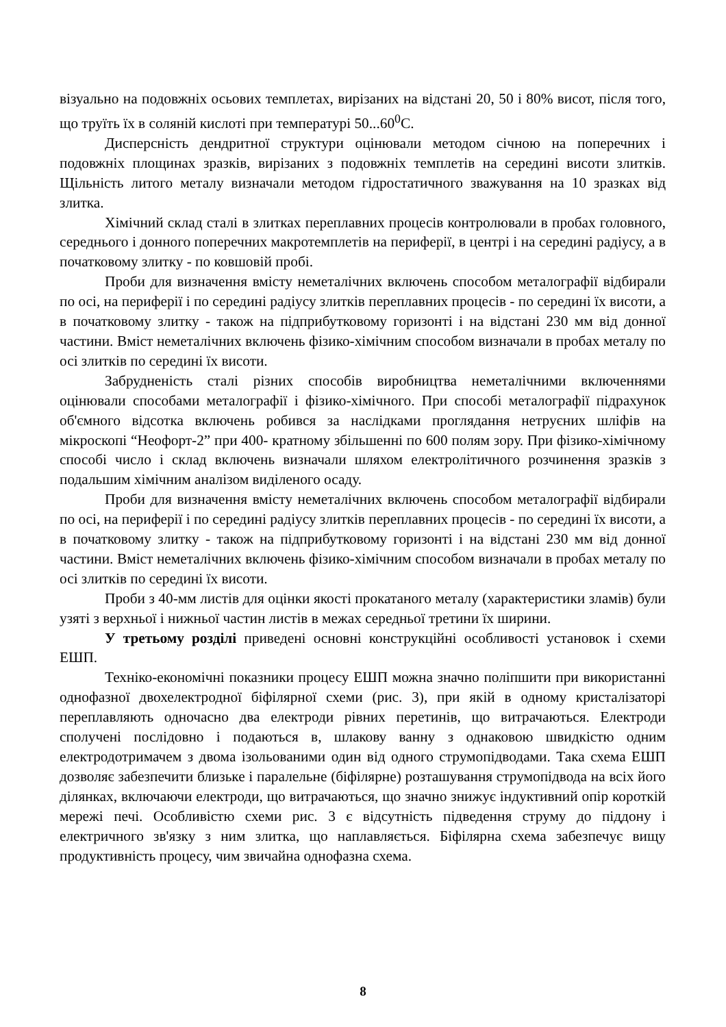візуально на подовжніх осьових темплетах, вирізаних на відстані 20, 50 і 80% висот, після того, що труїть їх в соляній кислоті при температурі 50...60<sup>0</sup>С.
Дисперсність дендритної структури оцінювали методом січною на поперечних і подовжніх площинах зразків, вирізаних з подовжніх темплетів на середині висоти злитків. Щільність литого металу визначали методом гідростатичного зважування на 10 зразках від злитка.
Хімічний склад сталі в злитках переплавних процесів контролювали в пробах головного, середнього і донного поперечних макротемплетів на периферії, в центрі і на середині радіусу, а в початковому злитку - по ковшовій пробі.
Проби для визначення вмісту неметалічних включень способом металографії відбирали по осі, на периферії і по середині радіусу злитків переплавних процесів - по середині їх висоти, а в початковому злитку - також на підприбутковому горизонті і на відстані 230 мм від донної частини. Вміст неметалічних включень фізико-хімічним способом визначали в пробах металу по осі злитків по середині їх висоти.
Забрудненість сталі різних способів виробництва неметалічними включеннями оцінювали способами металографії і фізико-хімічного. При способі металографії підрахунок об'ємного відсотка включень робився за наслідками проглядання нетруєних шліфів на мікроскопі “Неофорт-2” при 400- кратному збільшенні по 600 полям зору. При фізико-хімічному способі число і склад включень визначали шляхом електролітичного розчинення зразків з подальшим хімічним аналізом виділеного осаду.
Проби для визначення вмісту неметалічних включень способом металографії відбирали по осі, на периферії і по середині радіусу злитків переплавних процесів - по середині їх висоти, а в початковому злитку - також на підприбутковому горизонті і на відстані 230 мм від донної частини. Вміст неметалічних включень фізико-хімічним способом визначали в пробах металу по осі злитків по середині їх висоти.
Проби з 40-мм листів для оцінки якості прокатаного металу (характеристики зламів) були узяті з верхньої і нижньої частин листів в межах середньої третини їх ширини.
У третьому розділі приведені основні конструкційні особливості установок і схеми ЕШП.
Техніко-економічні показники процесу ЕШП можна значно поліпшити при використанні однофазної двохелектродної біфілярної схеми (рис. 3), при якій в одному кристалізаторі переплавляють одночасно два електроди рівних перетинів, що витрачаються. Електроди сполучені послідовно і подаються в, шлакову ванну з однаковою швидкістю одним електродотримачем з двома ізольованими один від одного струмопідводами. Така схема ЕШП дозволяє забезпечити близьке і паралельне (біфілярне) розташування струмопідвода на всіх його ділянках, включаючи електроди, що витрачаються, що значно знижує індуктивний опір короткій мережі печі. Особливістю схеми рис. 3 є відсутність підведення струму до піддону і електричного зв'язку з ним злитка, що наплавляється. Біфілярна схема забезпечує вищу продуктивність процесу, чим звичайна однофазна схема.
8